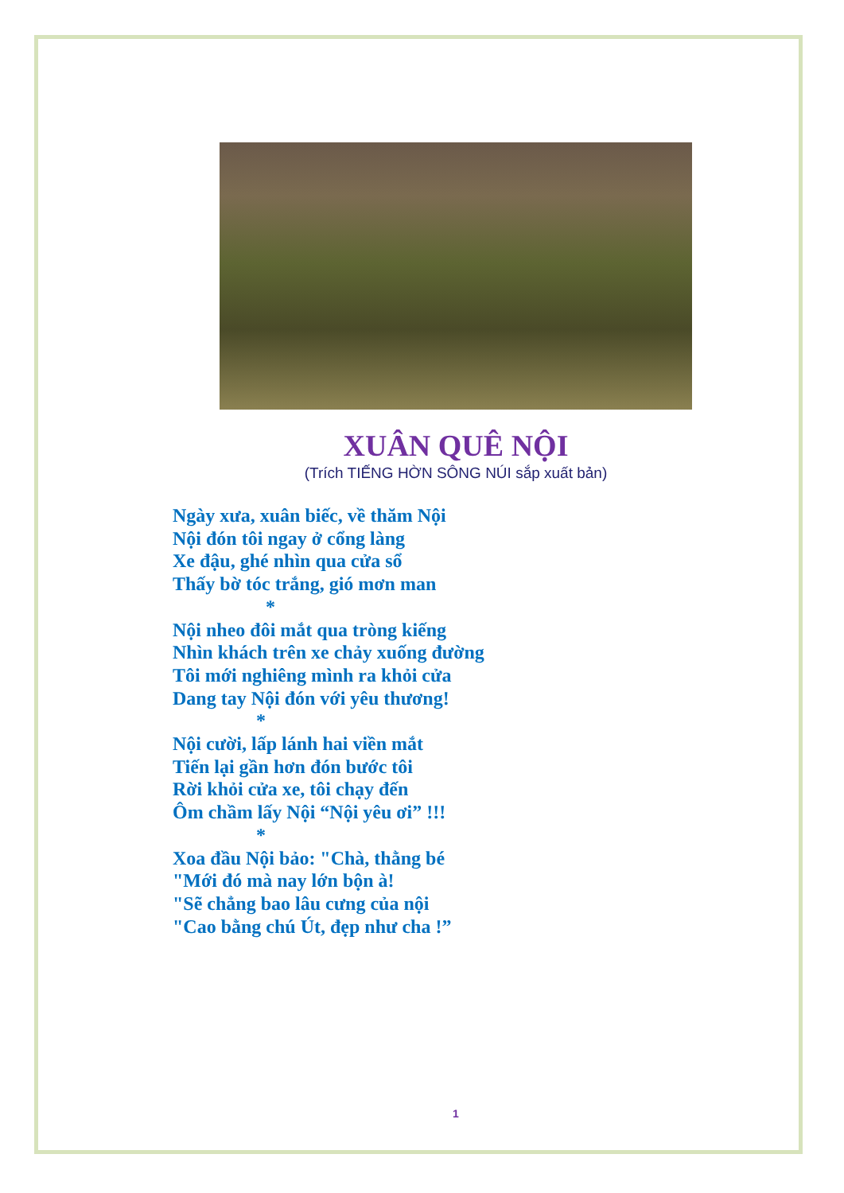XUÂN QUÊ NỘI
(Trích TIẾNG HỜN SÔNG NÚI sắp xuất bản)
Ngày xưa, xuân biếc, về thăm Nội
Nội đón tôi ngay ở cổng làng
Xe đậu, ghé nhìn qua cửa sổ
Thấy bờ tóc trắng, gió mơn man
*
Nội nheo đôi mắt qua tròng kiếng
Nhìn khách trên xe chảy xuống đường
Tôi mới nghiêng mình ra khỏi cửa
Dang tay Nội đón với yêu thương!
*
Nội cười, lấp lánh hai viền mắt
Tiến lại gần hơn đón bước tôi
Rời khỏi cửa xe, tôi chạy đến
Ôm chầm lấy Nội “Nội yêu ơi” !!!
*
Xoa đầu Nội bảo: "Chà, thằng bé
"Mới đó mà nay lớn bộn à!
"Sẽ chẳng bao lâu cưng của nội
"Cao bằng chú Út, đẹp như cha !”
1